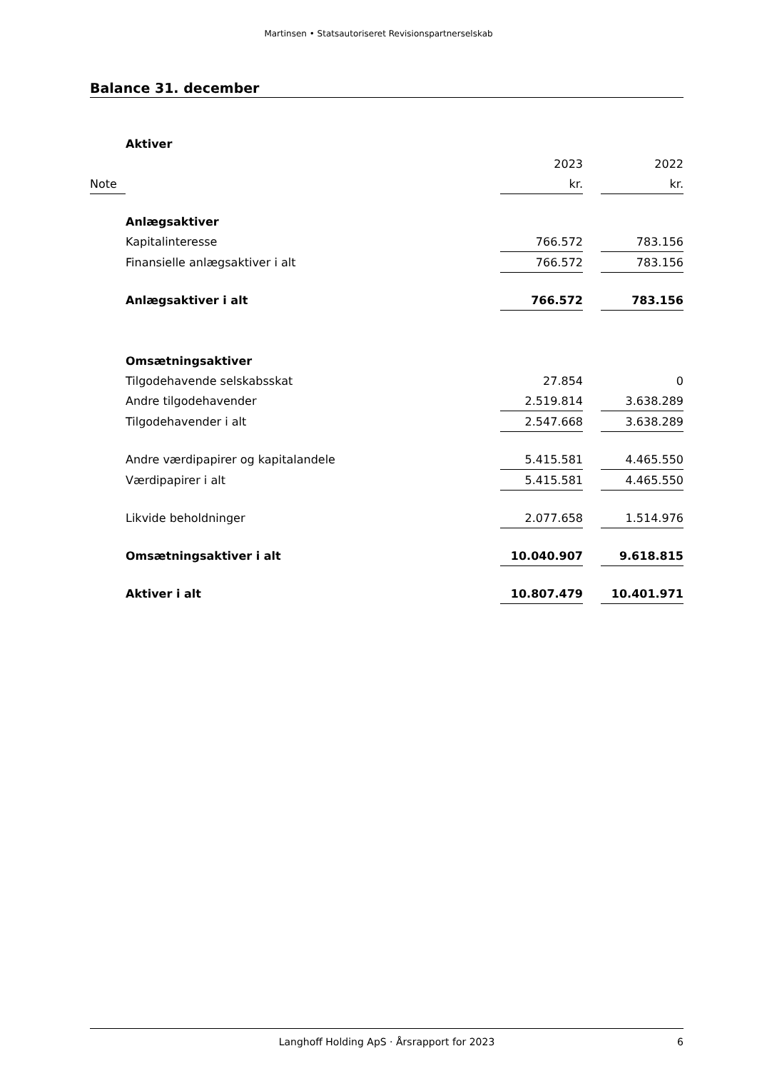Martinsen • Statsautoriseret Revisionspartnerselskab
Balance 31. december
| | Aktiver | | | |
| | | 2023 | | 2022 |
| Note | | kr. | | kr. |
| | Anlægsaktiver | | | |
| | Kapitalinteresse | 766.572 | | 783.156 |
| | Finansielle anlægsaktiver i alt | 766.572 | | 783.156 |
| | Anlægsaktiver i alt | 766.572 | | 783.156 |
| | Omsætningsaktiver | | | |
| | Tilgodehavende selskabsskat | 27.854 | | 0 |
| | Andre tilgodehavender | 2.519.814 | | 3.638.289 |
| | Tilgodehavender i alt | 2.547.668 | | 3.638.289 |
| | Andre værdipapirer og kapitalandele | 5.415.581 | | 4.465.550 |
| | Værdipapirer i alt | 5.415.581 | | 4.465.550 |
| | Likvide beholdninger | 2.077.658 | | 1.514.976 |
| | Omsætningsaktiver i alt | 10.040.907 | | 9.618.815 |
| | Aktiver i alt | 10.807.479 | | 10.401.971 |
Langhoff Holding ApS · Årsrapport for 2023 6